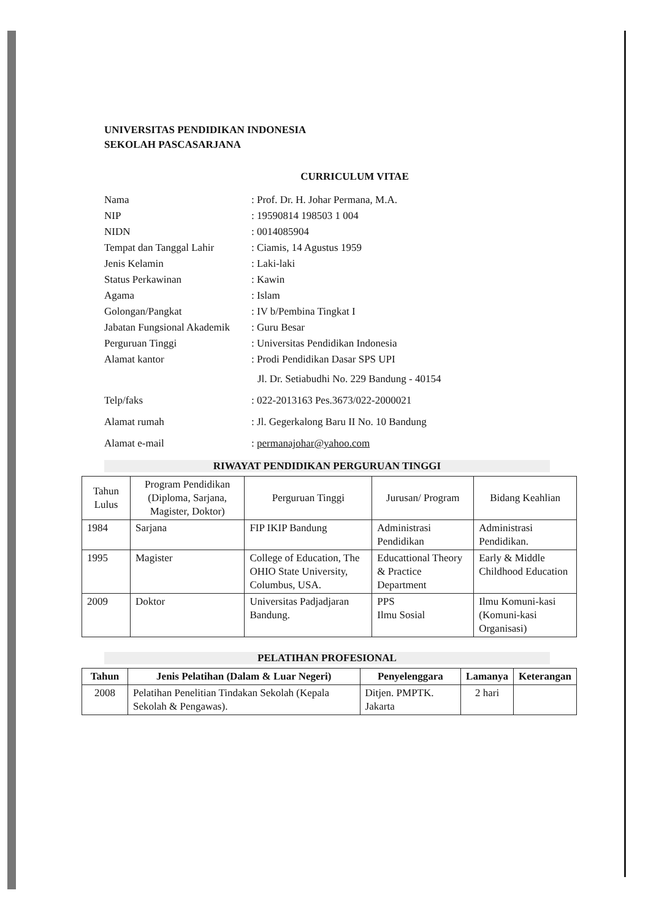UNIVERSITAS PENDIDIKAN INDONESIA
SEKOLAH PASCASARJANA
CURRICULUM VITAE
| Nama | : Prof. Dr. H. Johar Permana, M.A. |
| NIP | : 19590814 198503 1 004 |
| NIDN | : 0014085904 |
| Tempat dan Tanggal Lahir | : Ciamis, 14 Agustus 1959 |
| Jenis Kelamin | : Laki-laki |
| Status Perkawinan | : Kawin |
| Agama | : Islam |
| Golongan/Pangkat | : IV b/Pembina Tingkat I |
| Jabatan Fungsional Akademik | : Guru Besar |
| Perguruan Tinggi | : Universitas Pendidikan Indonesia |
| Alamat kantor | : Prodi Pendidikan Dasar SPS UPI Jl. Dr. Setiabudhi No. 229 Bandung - 40154 |
| Telp/faks | : 022-2013163 Pes.3673/022-2000021 |
| Alamat rumah | : Jl. Gegerkalong Baru II No. 10 Bandung |
| Alamat e-mail | : permanajohar@yahoo.com |
RIWAYAT PENDIDIKAN PERGURUAN TINGGI
| Tahun Lulus | Program Pendidikan (Diploma, Sarjana, Magister, Doktor) | Perguruan Tinggi | Jurusan/ Program | Bidang Keahlian |
| --- | --- | --- | --- | --- |
| 1984 | Sarjana | FIP IKIP Bandung | Administrasi Pendidikan | Administrasi Pendidikan. |
| 1995 | Magister | College of Education, The OHIO State University, Columbus, USA. | Educattional Theory & Practice Department | Early & Middle Childhood Education |
| 2009 | Doktor | Universitas Padjadjaran Bandung. | PPS Ilmu Sosial | Ilmu Komuni-kasi (Komuni-kasi Organisasi) |
PELATIHAN PROFESIONAL
| Tahun | Jenis Pelatihan (Dalam & Luar Negeri) | Penyelenggara | Lamanya | Keterangan |
| --- | --- | --- | --- | --- |
| 2008 | Pelatihan Penelitian Tindakan Sekolah (Kepala Sekolah & Pengawas). | Ditjen. PMPTK. Jakarta | 2 hari | |